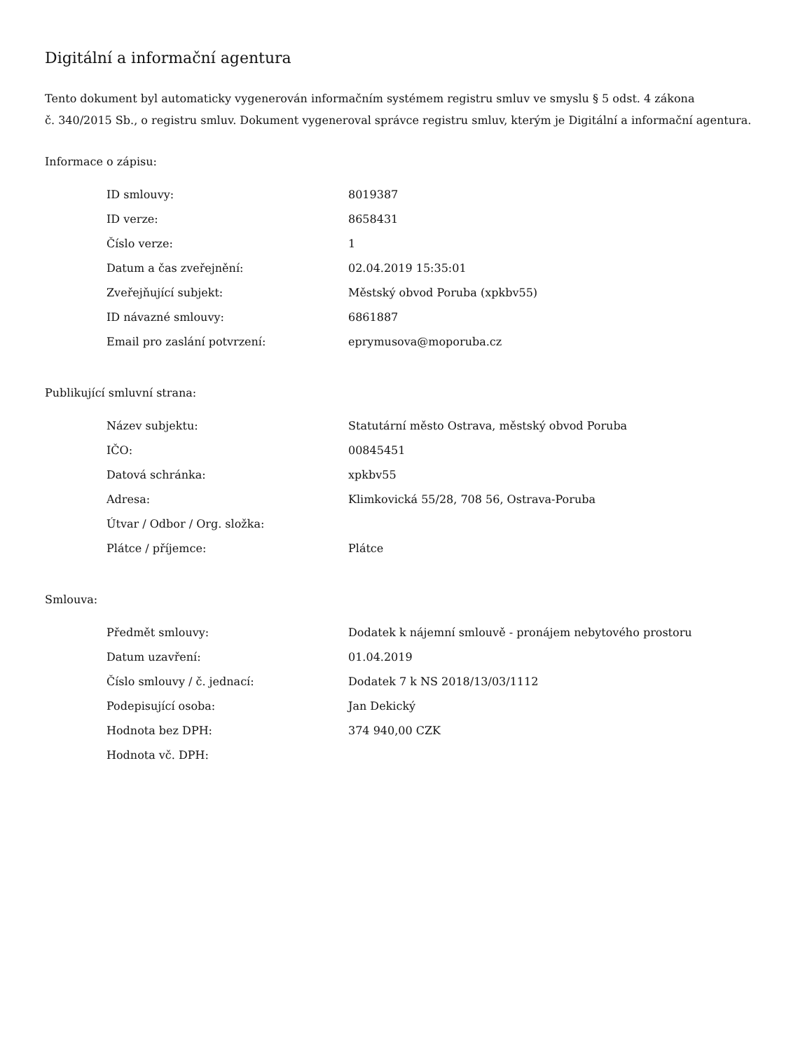Digitální a informační agentura
Tento dokument byl automaticky vygenerován informačním systémem registru smluv ve smyslu § 5 odst. 4 zákona
č. 340/2015 Sb., o registru smluv. Dokument vygeneroval správce registru smluv, kterým je Digitální a informační agentura.
Informace o zápisu:
| ID smlouvy: | 8019387 |
| ID verze: | 8658431 |
| Číslo verze: | 1 |
| Datum a čas zveřejnění: | 02.04.2019 15:35:01 |
| Zveřejňující subjekt: | Městský obvod Poruba (xpkbv55) |
| ID návazné smlouvy: | 6861887 |
| Email pro zaslání potvrzení: | eprymusova@moporuba.cz |
Publikující smluvní strana:
| Název subjektu: | Statutární město Ostrava, městský obvod Poruba |
| IČO: | 00845451 |
| Datová schránka: | xpkbv55 |
| Adresa: | Klimkovická 55/28, 708 56, Ostrava-Poruba |
| Útvar / Odbor / Org. složka: | |
| Plátce / příjemce: | Plátce |
Smlouva:
| Předmět smlouvy: | Dodatek k nájemní smlouvě - pronájem nebytového prostoru |
| Datum uzavření: | 01.04.2019 |
| Číslo smlouvy / č. jednací: | Dodatek 7 k NS 2018/13/03/1112 |
| Podepisující osoba: | Jan Dekický |
| Hodnota bez DPH: | 374 940,00 CZK |
| Hodnota vč. DPH: | |